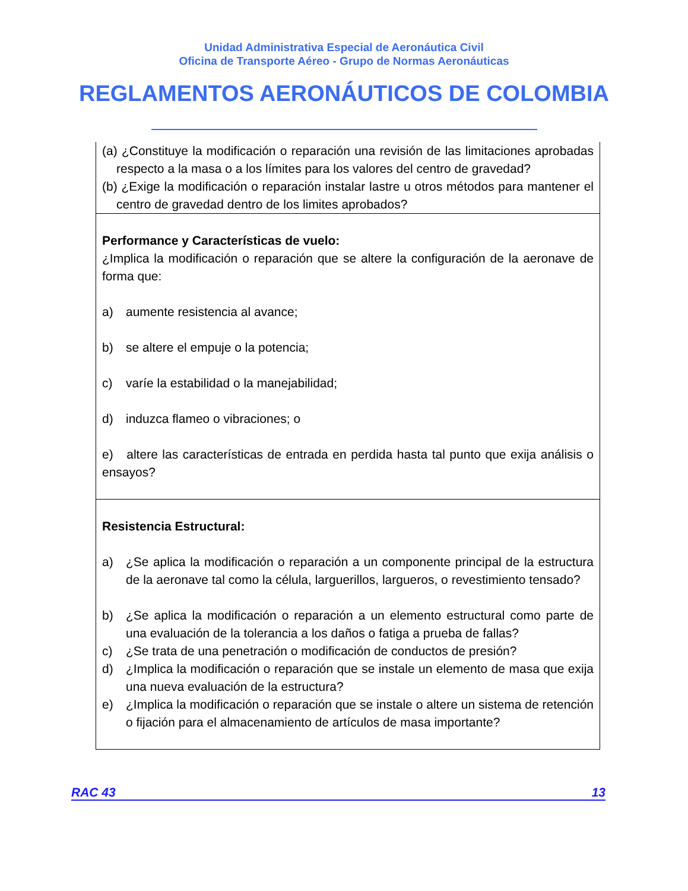Unidad Administrativa Especial de Aeronáutica Civil
Oficina de Transporte Aéreo - Grupo de Normas Aeronáuticas
REGLAMENTOS AERONÁUTICOS DE COLOMBIA
| (a) ¿Constituye la modificación o reparación una revisión de las limitaciones aprobadas respecto a la masa o a los límites para los valores del centro de gravedad? (b) ¿Exige la modificación o reparación instalar lastre u otros métodos para mantener el centro de gravedad dentro de los limites aprobados? |
| Performance y Características de vuelo: ¿Implica la modificación o reparación que se altere la configuración de la aeronave de forma que: a) aumente resistencia al avance; b) se altere el empuje o la potencia; c) varíe la estabilidad o la manejabilidad; d) induzca flameo o vibraciones; o e) altere las características de entrada en perdida hasta tal punto que exija análisis o ensayos? |
| Resistencia Estructural: a) ¿Se aplica la modificación o reparación a un componente principal de la estructura de la aeronave tal como la célula, larguerillos, largueros, o revestimiento tensado? b) ¿Se aplica la modificación o reparación a un elemento estructural como parte de una evaluación de la tolerancia a los daños o fatiga a prueba de fallas? c) ¿Se trata de una penetración o modificación de conductos de presión? d) ¿Implica la modificación o reparación que se instale un elemento de masa que exija una nueva evaluación de la estructura? e) ¿Implica la modificación o reparación que se instale o altere un sistema de retención o fijación para el almacenamiento de artículos de masa importante? |
RAC 43 13